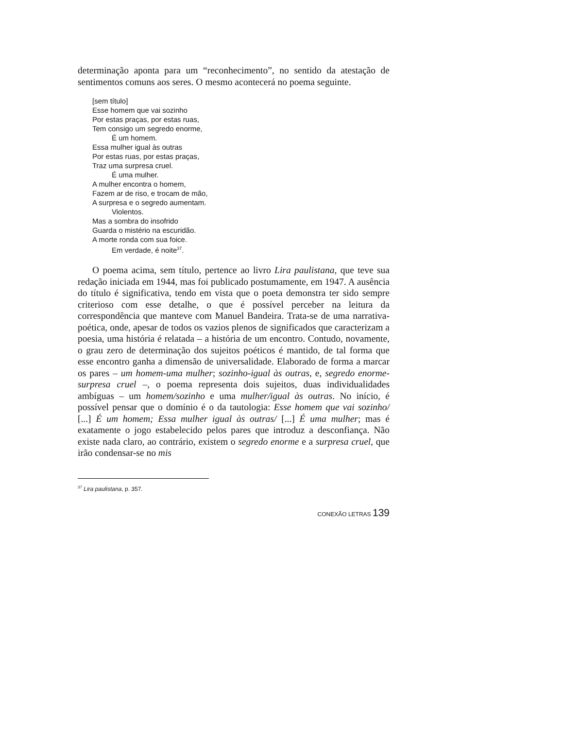determinação aponta para um “reconhecimento”, no sentido da atestação de sentimentos comuns aos seres. O mesmo acontecerá no poema seguinte.
[sem título]
Esse homem que vai sozinho
Por estas praças, por estas ruas,
Tem consigo um segredo enorme,
É um homem.
Essa mulher igual às outras
Por estas ruas, por estas praças,
Traz uma surpresa cruel.
É uma mulher.
A mulher encontra o homem,
Fazem ar de riso, e trocam de mão,
A surpresa e o segredo aumentam.
Violentos.
Mas a sombra do insofrido
Guarda o mistério na escuridão.
A morte ronda com sua foice.
Em verdade, é noite<sup>37</sup>.
O poema acima, sem título, pertence ao livro Lira paulistana, que teve sua redação iniciada em 1944, mas foi publicado postumamente, em 1947. A ausência do título é significativa, tendo em vista que o poeta demonstra ter sido sempre criterioso com esse detalhe, o que é possível perceber na leitura da correspondência que manteve com Manuel Bandeira. Trata-se de uma narrativa-poética, onde, apesar de todos os vazios plenos de significados que caracterizam a poesia, uma história é relatada – a história de um encontro. Contudo, novamente, o grau zero de determinação dos sujeitos poéticos é mantido, de tal forma que esse encontro ganha a dimensão de universalidade. Elaborado de forma a marcar os pares – um homem-uma mulher; sozinho-igual às outras, e, segredo enorme-surpresa cruel –, o poema representa dois sujeitos, duas individualidades ambíguas – um homem/sozinho e uma mulher/igual às outras. No início, é possível pensar que o domínio é o da tautologia: Esse homem que vai sozinho/ [...] É um homem; Essa mulher igual às outras/ [...] É uma mulher; mas é exatamente o jogo estabelecido pelos pares que introduz a desconfiança. Não existe nada claro, ao contrário, existem o segredo enorme e a surpresa cruel, que irão condensar-se no mis
<sup>37</sup> Lira paulistana, p. 357.
CONEXÃO LETRAS 139